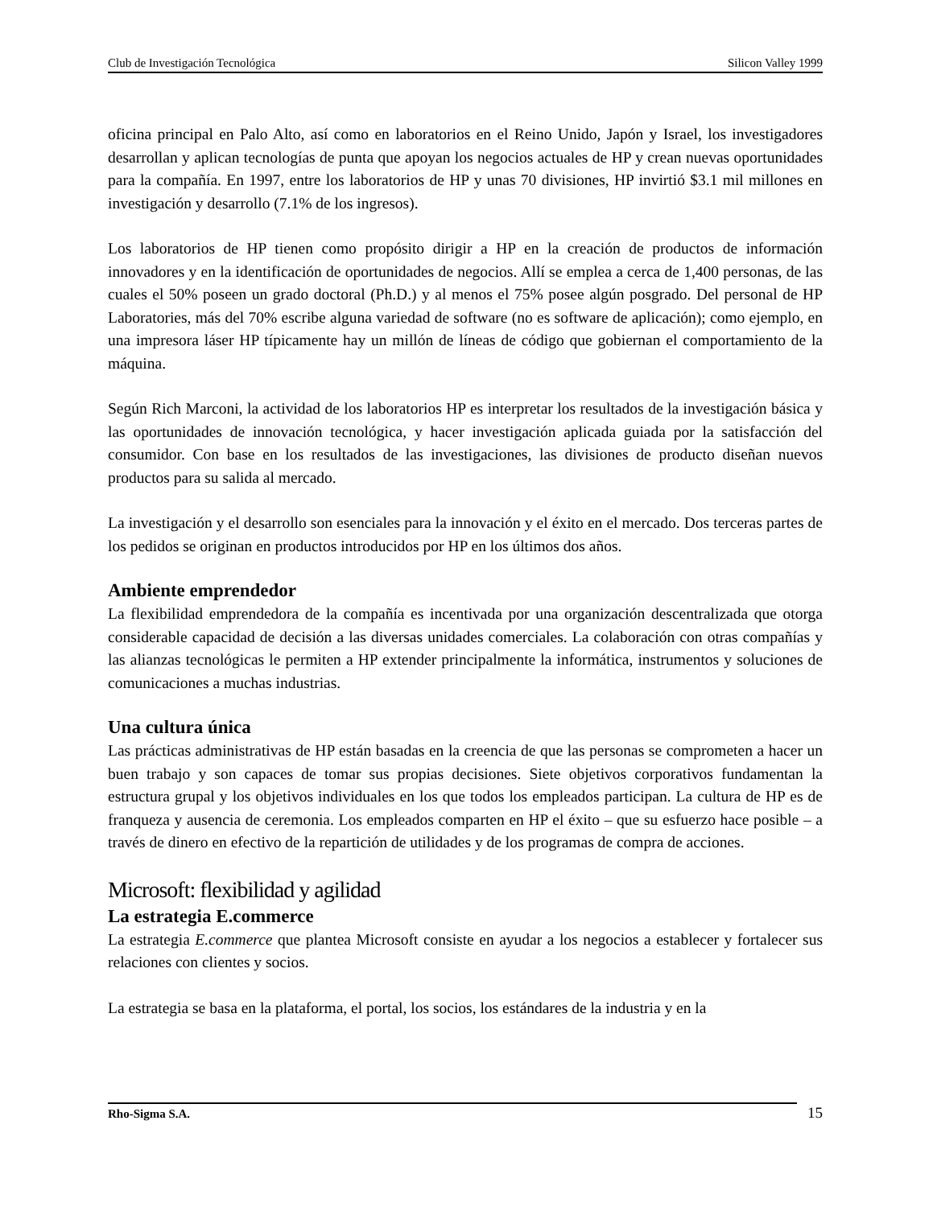Club de Investigación Tecnológica Silicon Valley 1999
oficina principal en Palo Alto, así como en laboratorios en el Reino Unido, Japón y Israel, los investigadores desarrollan y aplican tecnologías de punta que apoyan los negocios actuales de HP y crean nuevas oportunidades para la compañía. En 1997, entre los laboratorios de HP y unas 70 divisiones, HP invirtió $3.1 mil millones en investigación y desarrollo (7.1% de los ingresos).
Los laboratorios de HP tienen como propósito dirigir a HP en la creación de productos de información innovadores y en la identificación de oportunidades de negocios. Allí se emplea a cerca de 1,400 personas, de las cuales el 50% poseen un grado doctoral (Ph.D.) y al menos el 75% posee algún posgrado. Del personal de HP Laboratories, más del 70% escribe alguna variedad de software (no es software de aplicación); como ejemplo, en una impresora láser HP típicamente hay un millón de líneas de código que gobiernan el comportamiento de la máquina.
Según Rich Marconi, la actividad de los laboratorios HP es interpretar los resultados de la investigación básica y las oportunidades de innovación tecnológica, y hacer investigación aplicada guiada por la satisfacción del consumidor. Con base en los resultados de las investigaciones, las divisiones de producto diseñan nuevos productos para su salida al mercado.
La investigación y el desarrollo son esenciales para la innovación y el éxito en el mercado. Dos terceras partes de los pedidos se originan en productos introducidos por HP en los últimos dos años.
Ambiente emprendedor
La flexibilidad emprendedora de la compañía es incentivada por una organización descentralizada que otorga considerable capacidad de decisión a las diversas unidades comerciales. La colaboración con otras compañías y las alianzas tecnológicas le permiten a HP extender principalmente la informática, instrumentos y soluciones de comunicaciones a muchas industrias.
Una cultura única
Las prácticas administrativas de HP están basadas en la creencia de que las personas se comprometen a hacer un buen trabajo y son capaces de tomar sus propias decisiones. Siete objetivos corporativos fundamentan la estructura grupal y los objetivos individuales en los que todos los empleados participan. La cultura de HP es de franqueza y ausencia de ceremonia. Los empleados comparten en HP el éxito – que su esfuerzo hace posible – a través de dinero en efectivo de la repartición de utilidades y de los programas de compra de acciones.
Microsoft: flexibilidad y agilidad
La estrategia E.commerce
La estrategia E.commerce que plantea Microsoft consiste en ayudar a los negocios a establecer y fortalecer sus relaciones con clientes y socios.
La estrategia se basa en la plataforma, el portal, los socios, los estándares de la industria y en la
Rho-Sigma S.A. 15